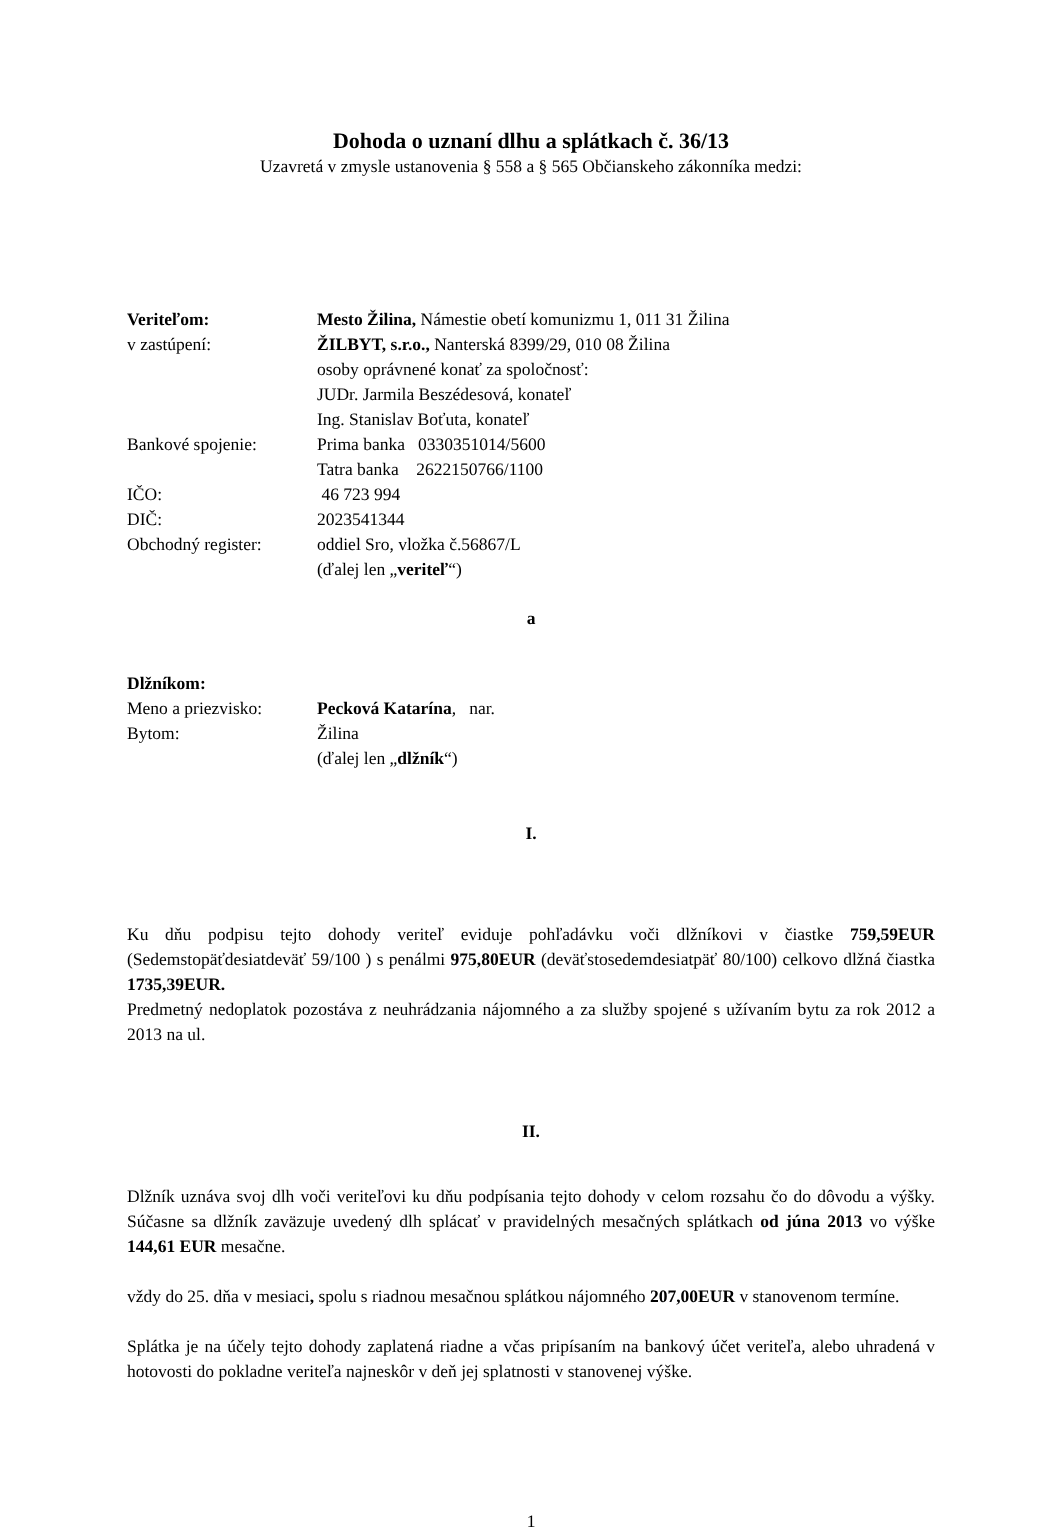Dohoda o uznaní dlhu a splátkach č. 36/13
Uzavretá v zmysle ustanovenia § 558 a § 565 Občianskeho zákonníka medzi:
| Veriteľom: | Mesto Žilina, Námestie obetí komunizmu 1, 011 31 Žilina |
| v zastúpení: | ŽILBYT, s.r.o., Nanterská 8399/29, 010 08 Žilina osoby oprávnené konať za spoločnosť: JUDr. Jarmila Beszédesová, konateľ Ing. Stanislav Boťuta, konateľ |
| Bankové spojenie: | Prima banka 0330351014/5600 Tatra banka 2622150766/1100 |
| IČO: | 46 723 994 |
| DIČ: | 2023541344 |
| Obchodný register: | oddiel Sro, vložka č.56867/L (ďalej len „ veriteľ “) |
a
Dlžníkom:
| Meno a priezvisko: | Pecková Katarína , nar. |
| Bytom: | Žilina (ďalej len „ dlžník “) |
I.
Ku dňu podpisu tejto dohody veriteľ eviduje pohľadávku voči dlžníkovi v čiastke 759,59EUR (Sedemstopäťdesiatdeväť 59/100 ) s penálmi 975,80EUR (deväťstosedemdesiatpäť 80/100) celkovo dlžná čiastka 1735,39EUR.
Predmetný nedoplatok pozostáva z neuhrádzania nájomného a za služby spojené s užívaním bytu za rok 2012 a 2013 na ul.
II.
Dlžník uznáva svoj dlh voči veriteľovi ku dňu podpísania tejto dohody v celom rozsahu čo do dôvodu a výšky. Súčasne sa dlžník zaväzuje uvedený dlh splácať v pravidelných mesačných splátkach od júna 2013 vo výške 144,61 EUR mesačne.
vždy do 25. dňa v mesiaci, spolu s riadnou mesačnou splátkou nájomného 207,00EUR v stanovenom termíne.
Splátka je na účely tejto dohody zaplatená riadne a včas pripísaním na bankový účet veriteľa, alebo uhradená v hotovosti do pokladne veriteľa najneskôr v deň jej splatnosti v stanovenej výške.
1